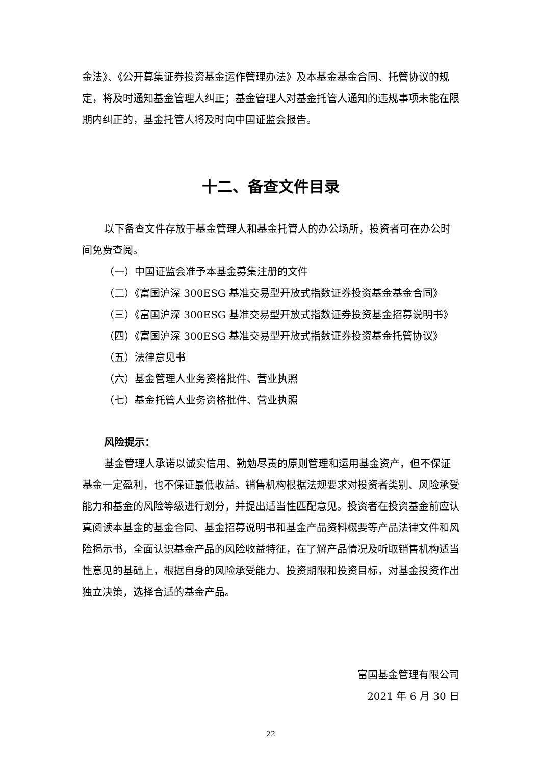金法》、《公开募集证券投资基金运作管理办法》及本基金基金合同、托管协议的规定，将及时通知基金管理人纠正；基金管理人对基金托管人通知的违规事项未能在限期内纠正的，基金托管人将及时向中国证监会报告。
十二、备查文件目录
以下备查文件存放于基金管理人和基金托管人的办公场所，投资者可在办公时间免费查阅。
（一）中国证监会准予本基金募集注册的文件
（二）《富国沪深 300ESG 基准交易型开放式指数证券投资基金基金合同》
（三）《富国沪深 300ESG 基准交易型开放式指数证券投资基金招募说明书》
（四）《富国沪深 300ESG 基准交易型开放式指数证券投资基金托管协议》
（五）法律意见书
（六）基金管理人业务资格批件、营业执照
（七）基金托管人业务资格批件、营业执照
风险提示：
基金管理人承诺以诚实信用、勤勉尽责的原则管理和运用基金资产，但不保证基金一定盈利，也不保证最低收益。销售机构根据法规要求对投资者类别、风险承受能力和基金的风险等级进行划分，并提出适当性匹配意见。投资者在投资基金前应认真阅读本基金的基金合同、基金招募说明书和基金产品资料概要等产品法律文件和风险揭示书，全面认识基金产品的风险收益特征，在了解产品情况及听取销售机构适当性意见的基础上，根据自身的风险承受能力、投资期限和投资目标，对基金投资作出独立决策，选择合适的基金产品。
富国基金管理有限公司
2021 年 6 月 30 日
22